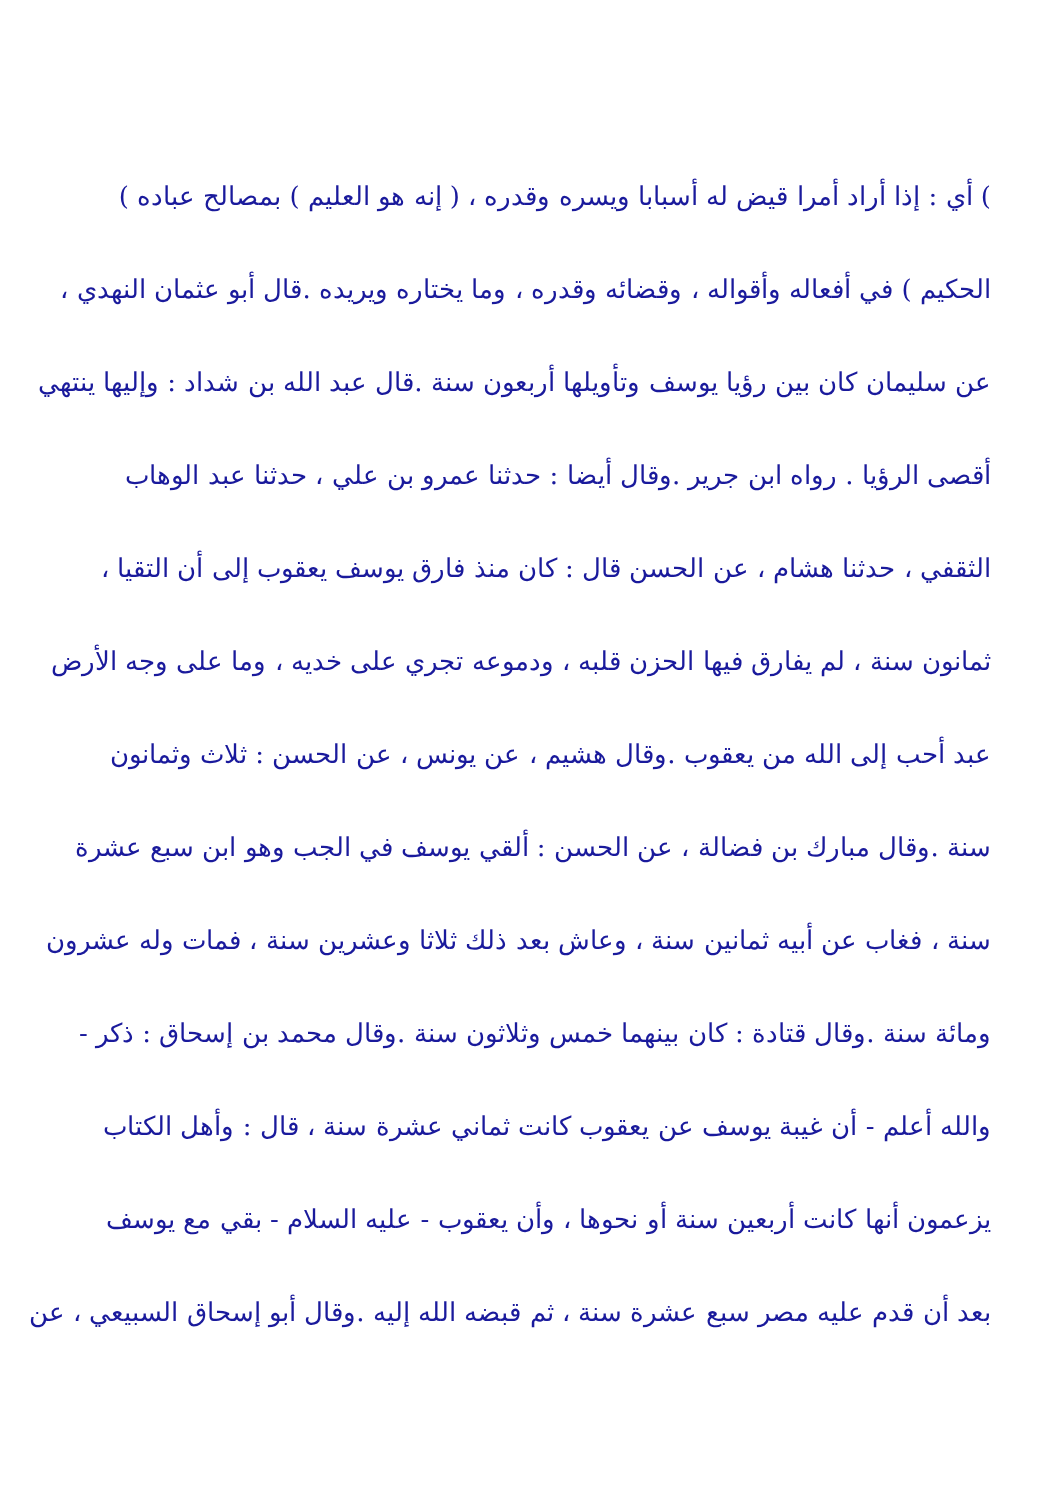) أي : إذا أراد أمرا قيض له أسبابا ويسره وقدره ، ( إنه هو العليم ) بمصالح عباده )
الحكيم ) في أفعاله وأقواله ، وقضائه وقدره ، وما يختاره ويريده .قال أبو عثمان النهدي ،
عن سليمان كان بين رؤيا يوسف وتأويلها أربعون سنة .قال عبد الله بن شداد : وإليها ينتهي
أقصى الرؤيا . رواه ابن جرير .وقال أيضا : حدثنا عمرو بن علي ، حدثنا عبد الوهاب
الثقفي ، حدثنا هشام ، عن الحسن قال : كان منذ فارق يوسف يعقوب إلى أن التقيا ،
ثمانون سنة ، لم يفارق فيها الحزن قلبه ، ودموعه تجري على خديه ، وما على وجه الأرض
عبد أحب إلى الله من يعقوب .وقال هشيم ، عن يونس ، عن الحسن : ثلاث وثمانون
سنة .وقال مبارك بن فضالة ، عن الحسن : ألقي يوسف في الجب وهو ابن سبع عشرة
سنة ، فغاب عن أبيه ثمانين سنة ، وعاش بعد ذلك ثلاثا وعشرين سنة ، فمات وله عشرون
ومائة سنة .وقال قتادة : كان بينهما خمس وثلاثون سنة .وقال محمد بن إسحاق : ذكر -
والله أعلم - أن غيبة يوسف عن يعقوب كانت ثماني عشرة سنة ، قال : وأهل الكتاب
يزعمون أنها كانت أربعين سنة أو نحوها ، وأن يعقوب - عليه السلام - بقي مع يوسف
بعد أن قدم عليه مصر سبع عشرة سنة ، ثم قبضه الله إليه .وقال أبو إسحاق السبيعي ، عن